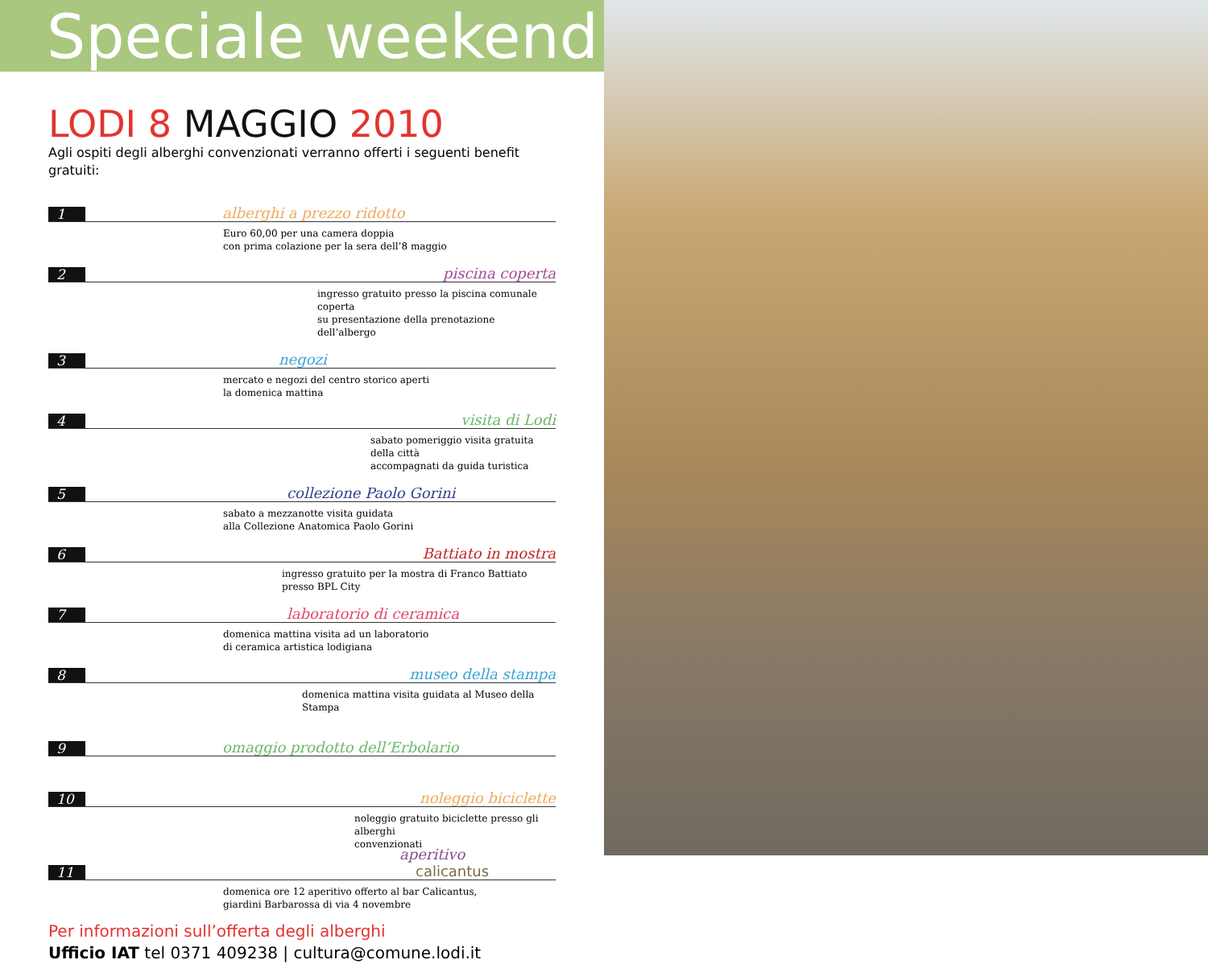Speciale weekend
LODI 8 MAGGIO 2010
Agli ospiti degli alberghi convenzionati verranno offerti i seguenti benefit gratuiti:
1 alberghi a prezzo ridotto
Euro 60,00 per una camera doppia
con prima colazione per la sera dell’8 maggio
2 piscina coperta
ingresso gratuito presso la piscina comunale coperta
su presentazione della prenotazione dell’albergo
3 negozi
mercato e negozi del centro storico aperti
la domenica mattina
4 visita di Lodi
sabato pomeriggio visita gratuita della città
accompagnati da guida turistica
5 collezione Paolo Gorini
sabato a mezzanotte visita guidata
alla Collezione Anatomica Paolo Gorini
6 Battiato in mostra
ingresso gratuito per la mostra di Franco Battiato presso BPL City
7 laboratorio di ceramica
domenica mattina visita ad un laboratorio
di ceramica artistica lodigiana
8 museo della stampa
domenica mattina visita guidata al Museo della Stampa
9 omaggio prodotto dell’Erbolario
10 noleggio biciclette
noleggio gratuito biciclette presso gli alberghi
convenzionati
11 aperitivo calicantus
domenica ore 12 aperitivo offerto al bar Calicantus,
giardini Barbarossa di via 4 novembre
Per informazioni sull’offerta degli alberghi
Ufficio IAT tel 0371 409238 | cultura@comune.lodi.it